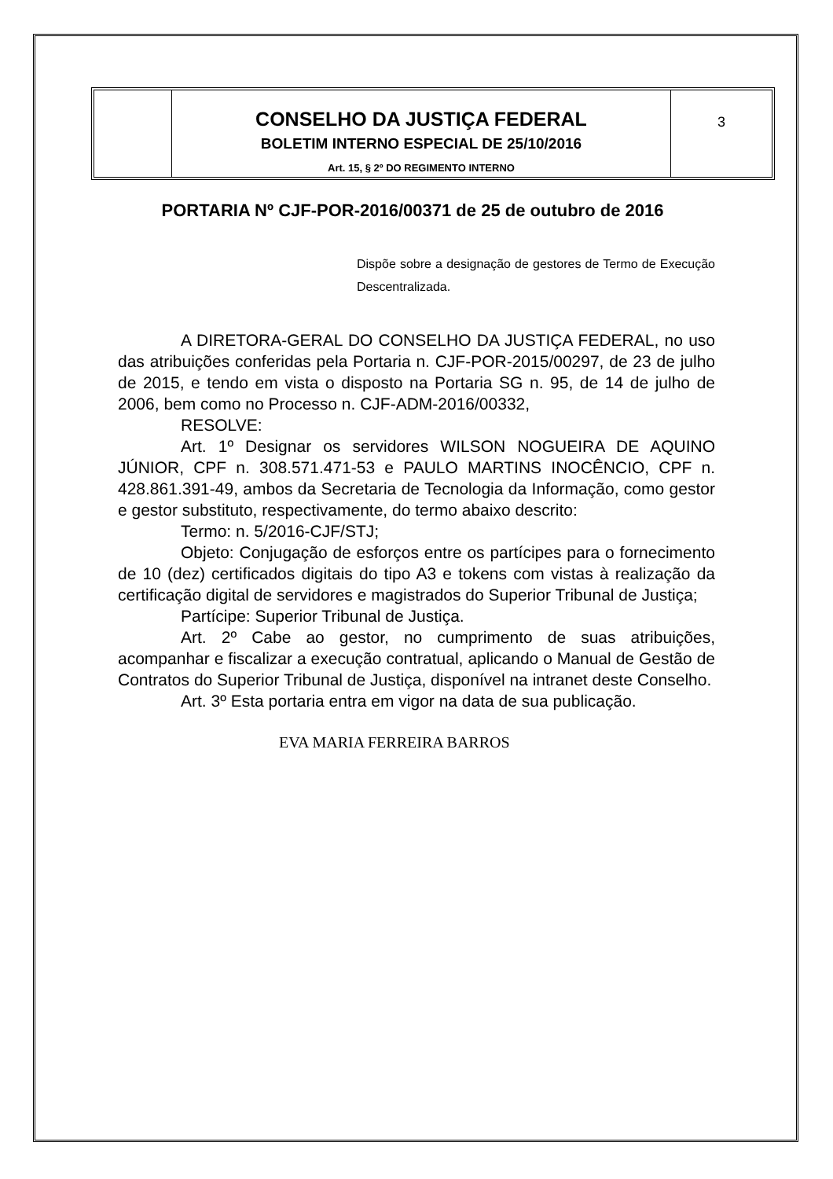CONSELHO DA JUSTIÇA FEDERAL
BOLETIM INTERNO ESPECIAL DE 25/10/2016
Art. 15, § 2º DO REGIMENTO INTERNO
3
PORTARIA Nº CJF-POR-2016/00371 de 25 de outubro de 2016
Dispõe sobre a designação de gestores de Termo de Execução Descentralizada.
A DIRETORA-GERAL DO CONSELHO DA JUSTIÇA FEDERAL, no uso das atribuições conferidas pela Portaria n. CJF-POR-2015/00297, de 23 de julho de 2015, e tendo em vista o disposto na Portaria SG n. 95, de 14 de julho de 2006, bem como no Processo n. CJF-ADM-2016/00332,
RESOLVE:
Art. 1º Designar os servidores WILSON NOGUEIRA DE AQUINO JÚNIOR, CPF n. 308.571.471-53 e PAULO MARTINS INOCÊNCIO, CPF n. 428.861.391-49, ambos da Secretaria de Tecnologia da Informação, como gestor e gestor substituto, respectivamente, do termo abaixo descrito:
Termo: n. 5/2016-CJF/STJ;
Objeto: Conjugação de esforços entre os partícipes para o fornecimento de 10 (dez) certificados digitais do tipo A3 e tokens com vistas à realização da certificação digital de servidores e magistrados do Superior Tribunal de Justiça;
Partícipe: Superior Tribunal de Justiça.
Art. 2º Cabe ao gestor, no cumprimento de suas atribuições, acompanhar e fiscalizar a execução contratual, aplicando o Manual de Gestão de Contratos do Superior Tribunal de Justiça, disponível na intranet deste Conselho.
Art. 3º Esta portaria entra em vigor na data de sua publicação.
EVA MARIA FERREIRA BARROS